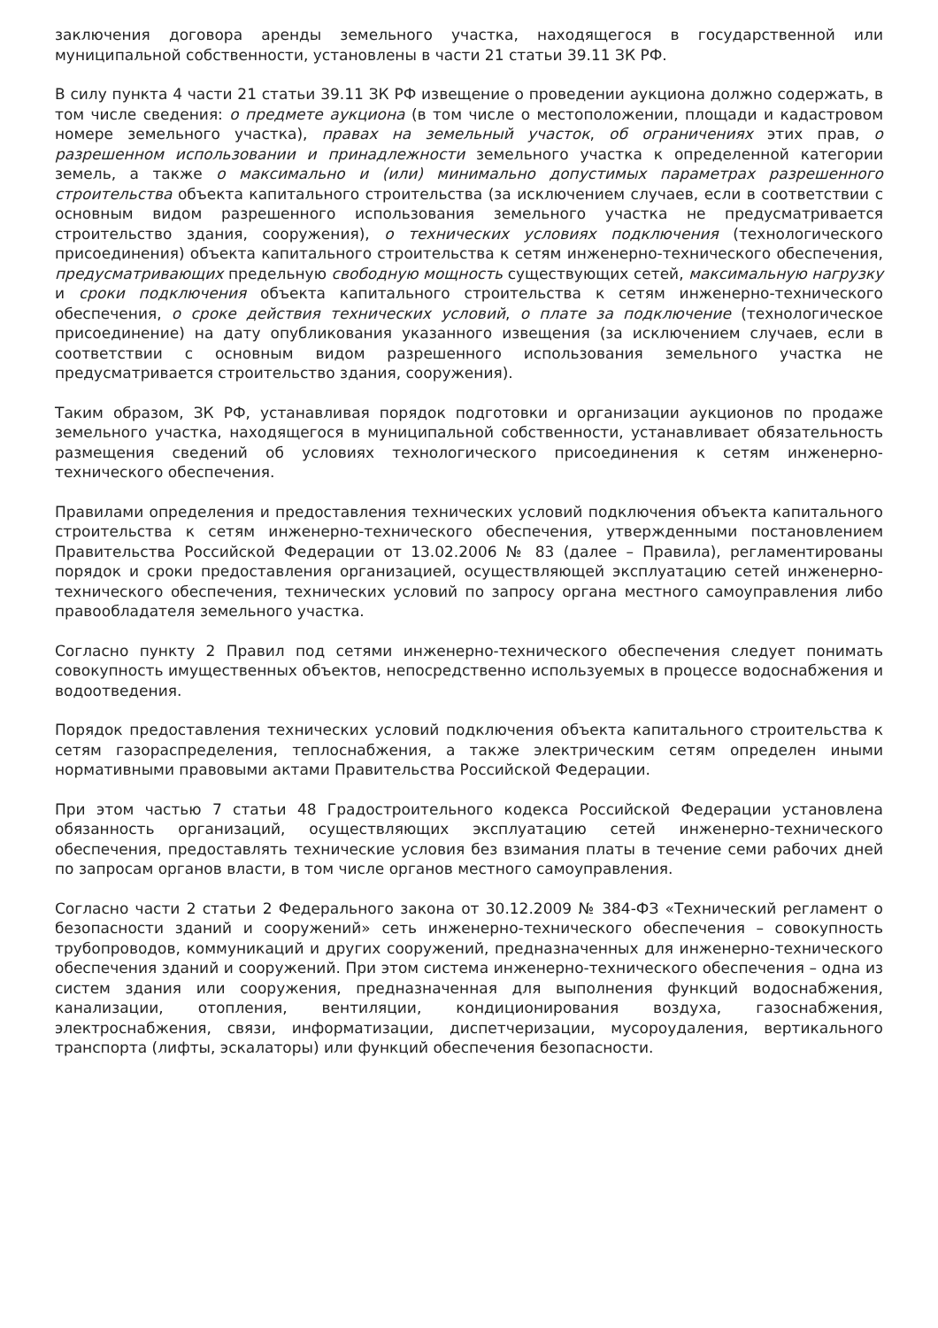заключения договора аренды земельного участка, находящегося в государственной или муниципальной собственности, установлены в части 21 статьи 39.11 ЗК РФ.
В силу пункта 4 части 21 статьи 39.11 ЗК РФ извещение о проведении аукциона должно содержать, в том числе сведения: о предмете аукциона (в том числе о местоположении, площади и кадастровом номере земельного участка), правах на земельный участок, об ограничениях этих прав, о разрешенном использовании и принадлежности земельного участка к определенной категории земель, а также о максимально и (или) минимально допустимых параметрах разрешенного строительства объекта капитального строительства (за исключением случаев, если в соответствии с основным видом разрешенного использования земельного участка не предусматривается строительство здания, сооружения), о технических условиях подключения (технологического присоединения) объекта капитального строительства к сетям инженерно-технического обеспечения, предусматривающих предельную свободную мощность существующих сетей, максимальную нагрузку и сроки подключения объекта капитального строительства к сетям инженерно-технического обеспечения, о сроке действия технических условий, о плате за подключение (технологическое присоединение) на дату опубликования указанного извещения (за исключением случаев, если в соответствии с основным видом разрешенного использования земельного участка не предусматривается строительство здания, сооружения).
Таким образом, ЗК РФ, устанавливая порядок подготовки и организации аукционов по продаже земельного участка, находящегося в муниципальной собственности, устанавливает обязательность размещения сведений об условиях технологического присоединения к сетям инженерно-технического обеспечения.
Правилами определения и предоставления технических условий подключения объекта капитального строительства к сетям инженерно-технического обеспечения, утвержденными постановлением Правительства Российской Федерации от 13.02.2006 № 83 (далее – Правила), регламентированы порядок и сроки предоставления организацией, осуществляющей эксплуатацию сетей инженерно-технического обеспечения, технических условий по запросу органа местного самоуправления либо правообладателя земельного участка.
Согласно пункту 2 Правил под сетями инженерно-технического обеспечения следует понимать совокупность имущественных объектов, непосредственно используемых в процессе водоснабжения и водоотведения.
Порядок предоставления технических условий подключения объекта капитального строительства к сетям газораспределения, теплоснабжения, а также электрическим сетям определен иными нормативными правовыми актами Правительства Российской Федерации.
При этом частью 7 статьи 48 Градостроительного кодекса Российской Федерации установлена обязанность организаций, осуществляющих эксплуатацию сетей инженерно-технического обеспечения, предоставлять технические условия без взимания платы в течение семи рабочих дней по запросам органов власти, в том числе органов местного самоуправления.
Согласно части 2 статьи 2 Федерального закона от 30.12.2009 № 384-ФЗ «Технический регламент о безопасности зданий и сооружений» сеть инженерно-технического обеспечения – совокупность трубопроводов, коммуникаций и других сооружений, предназначенных для инженерно-технического обеспечения зданий и сооружений. При этом система инженерно-технического обеспечения – одна из систем здания или сооружения, предназначенная для выполнения функций водоснабжения, канализации, отопления, вентиляции, кондиционирования воздуха, газоснабжения, электроснабжения, связи, информатизации, диспетчеризации, мусороудаления, вертикального транспорта (лифты, эскалаторы) или функций обеспечения безопасности.